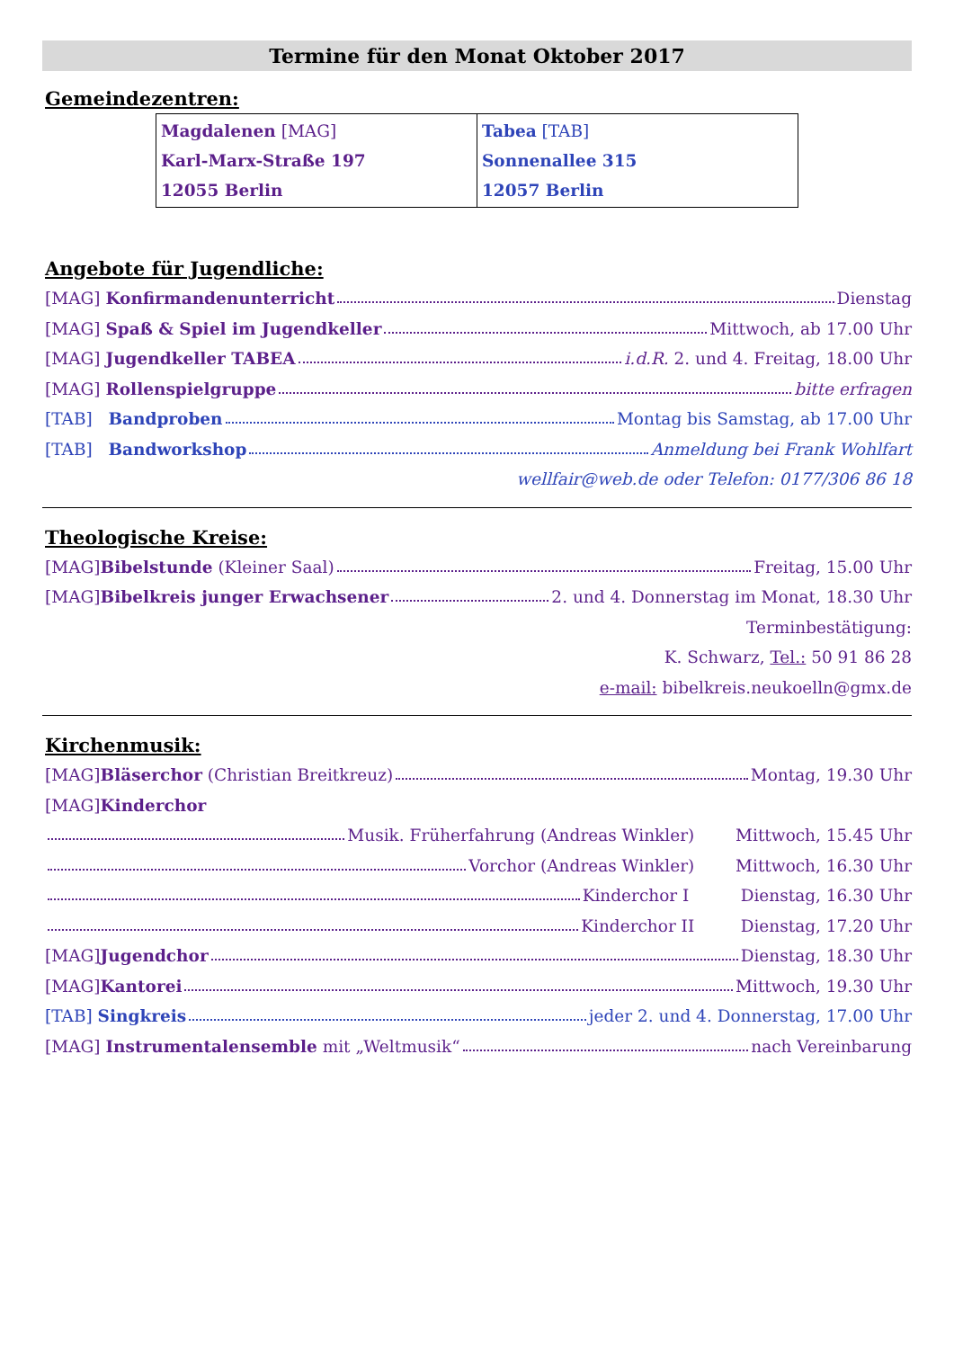Termine für den Monat Oktober 2017
Gemeindezentren:
| Magdalenen [MAG] Karl-Marx-Straße 197 12055 Berlin | Tabea [TAB] Sonnenallee 315 12057 Berlin |
Angebote für Jugendliche:
[MAG] Konfirmandenunterricht Dienstag
[MAG] Spaß & Spiel im Jugendkeller Mittwoch, ab 17.00 Uhr
[MAG] Jugendkeller TABEA i.d.R. 2. und 4. Freitag, 18.00 Uhr
[MAG] Rollenspielgruppe bitte erfragen
[TAB] Bandproben Montag bis Samstag, ab 17.00 Uhr
[TAB] Bandworkshop Anmeldung bei Frank Wohlfart
wellfair@web.de oder Telefon: 0177/306 86 18
Theologische Kreise:
[MAG]Bibelstunde (Kleiner Saal) Freitag, 15.00 Uhr
[MAG]Bibelkreis junger Erwachsener 2. und 4. Donnerstag im Monat, 18.30 Uhr
Terminbestätigung:
K. Schwarz, Tel.: 50 91 86 28
e-mail: bibelkreis.neukoelln@gmx.de
Kirchenmusik:
[MAG]Bläserchor (Christian Breitkreuz) Montag, 19.30 Uhr
[MAG]Kinderchor
Musik. Früherfahrung (Andreas Winkler) Mittwoch, 15.45 Uhr
Vorchor (Andreas Winkler) Mittwoch, 16.30 Uhr
Kinderchor I Dienstag, 16.30 Uhr
Kinderchor II Dienstag, 17.20 Uhr
[MAG]Jugendchor Dienstag, 18.30 Uhr
[MAG]Kantorei Mittwoch, 19.30 Uhr
[TAB] Singkreis jeder 2. und 4. Donnerstag, 17.00 Uhr
[MAG] Instrumentalensemble mit „Weltmusik“ nach Vereinbarung